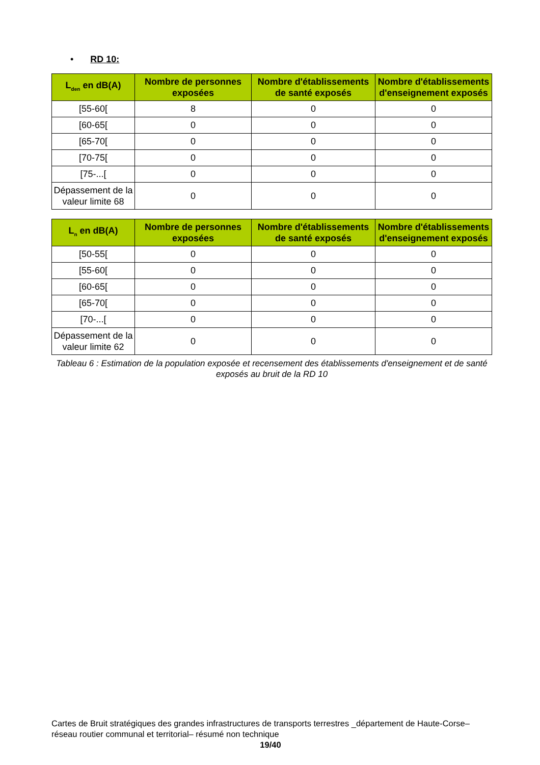• RD 10:
| L<sub>den</sub> en dB(A) | Nombre de personnes exposées | Nombre d'établissements de santé exposés | Nombre d'établissements d'enseignement exposés |
| --- | --- | --- | --- |
| [55-60[ | 8 | 0 | 0 |
| [60-65[ | 0 | 0 | 0 |
| [65-70[ | 0 | 0 | 0 |
| [70-75[ | 0 | 0 | 0 |
| [75-...[ | 0 | 0 | 0 |
| Dépassement de la valeur limite 68 | 0 | 0 | 0 |
| L<sub>n</sub> en dB(A) | Nombre de personnes exposées | Nombre d'établissements de santé exposés | Nombre d'établissements d'enseignement exposés |
| --- | --- | --- | --- |
| [50-55[ | 0 | 0 | 0 |
| [55-60[ | 0 | 0 | 0 |
| [60-65[ | 0 | 0 | 0 |
| [65-70[ | 0 | 0 | 0 |
| [70-...[ | 0 | 0 | 0 |
| Dépassement de la valeur limite 62 | 0 | 0 | 0 |
Tableau 6 : Estimation de la population exposée et recensement des établissements d'enseignement et de santé exposés au bruit de la RD 10
Cartes de Bruit stratégiques des grandes infrastructures de transports terrestres _département de Haute-Corse– réseau routier communal et territorial– résumé non technique
19/40